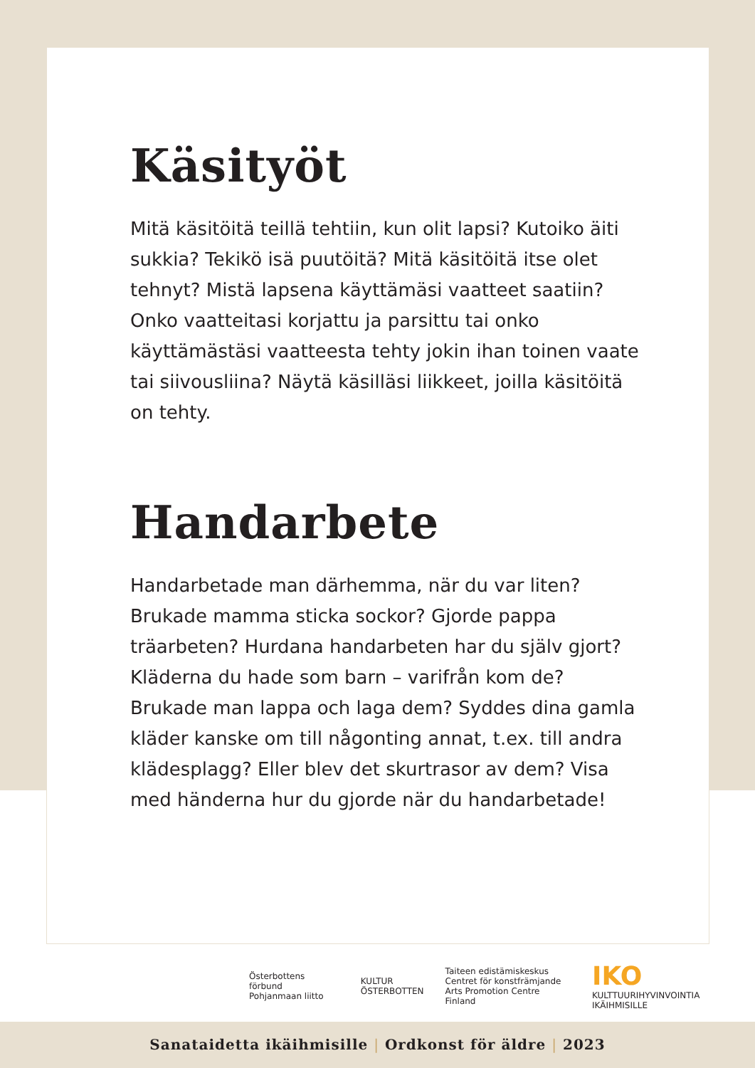Käsityöt
Mitä käsitöitä teillä tehtiin, kun olit lapsi? Kutoiko äiti sukkia? Tekikö isä puutöitä? Mitä käsitöitä itse olet tehnyt? Mistä lapsena käyttämäsi vaatteet saatiin? Onko vaatteitasi korjattu ja parsittu tai onko käyttämästäsi vaatteesta tehty jokin ihan toinen vaate tai siivousliina? Näytä käsilläsi liikkeet, joilla käsitöitä on tehty.
Handarbete
Handarbetade man därhemma, när du var liten? Brukade mamma sticka sockor? Gjorde pappa träarbeten? Hurdana handarbeten har du själv gjort? Kläderna du hade som barn – varifrån kom de? Brukade man lappa och laga dem? Syddes dina gamla kläder kanske om till någonting annat, t.ex. till andra klädesplagg? Eller blev det skurtrasor av dem? Visa med händerna hur du gjorde när du handarbetade!
Österbottens förbund
Pohjanmaan liitto
KULTUR
ÖSTERBOTTEN
Taiteen edistämiskeskus
Centret för konstfrämjande
Arts Promotion Centre Finland
IKO
KULTTUURIHYVINVOINTIA IKÄIHMISILLE
Sanataidetta ikäihmisille | Ordkonst för äldre | 2023